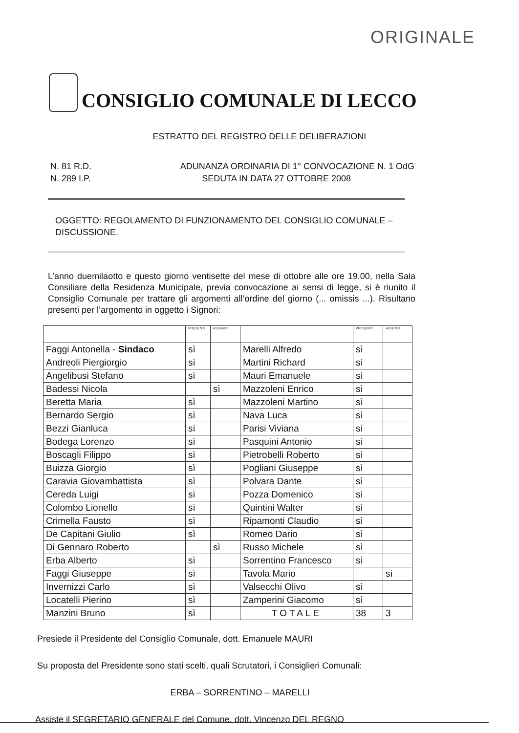ORIGINALE
CONSIGLIO COMUNALE DI LECCO
ESTRATTO DEL REGISTRO DELLE DELIBERAZIONI
N. 81 R.D. ADUNANZA ORDINARIA DI 1° CONVOCAZIONE N. 1 OdG
N. 289 I.P. SEDUTA IN DATA 27 OTTOBRE 2008
OGGETTO: REGOLAMENTO DI FUNZIONAMENTO DEL CONSIGLIO COMUNALE – DISCUSSIONE.
L’anno duemilaotto e questo giorno ventisette del mese di ottobre alle ore 19.00, nella Sala Consiliare della Residenza Municipale, previa convocazione ai sensi di legge, si è riunito il Consiglio Comunale per trattare gli argomenti all’ordine del giorno (... omissis ...). Risultano presenti per l’argomento in oggetto i Signori:
| | PRESENTI | ASSENTI | | PRESENTI | ASSENTI |
| Faggi Antonella - Sindaco | sì | | Marelli Alfredo | sì | |
| Andreoli Piergiorgio | sì | | Martini Richard | sì | |
| Angelibusi Stefano | sì | | Mauri Emanuele | sì | |
| Badessi Nicola | | sì | Mazzoleni Enrico | sì | |
| Beretta Maria | sì | | Mazzoleni Martino | sì | |
| Bernardo Sergio | sì | | Nava Luca | sì | |
| Bezzi Gianluca | sì | | Parisi Viviana | sì | |
| Bodega Lorenzo | sì | | Pasquini Antonio | sì | |
| Boscagli Filippo | sì | | Pietrobelli Roberto | sì | |
| Buizza Giorgio | sì | | Pogliani Giuseppe | sì | |
| Caravia Giovambattista | sì | | Polvara Dante | sì | |
| Cereda Luigi | sì | | Pozza Domenico | sì | |
| Colombo Lionello | sì | | Quintini Walter | sì | |
| Crimella Fausto | sì | | Ripamonti Claudio | sì | |
| De Capitani Giulio | sì | | Romeo Dario | sì | |
| Di Gennaro Roberto | | sì | Russo Michele | sì | |
| Erba Alberto | sì | | Sorrentino Francesco | sì | |
| Faggi Giuseppe | sì | | Tavola Mario | | sì |
| Invernizzi Carlo | sì | | Valsecchi Olivo | sì | |
| Locatelli Pierino | sì | | Zamperini Giacomo | sì | |
| Manzini Bruno | sì | | TOTALE | 38 | 3 |
Presiede il Presidente del Consiglio Comunale, dott. Emanuele MAURI
Su proposta del Presidente sono stati scelti, quali Scrutatori, i Consiglieri Comunali:
ERBA – SORRENTINO – MARELLI
Assiste il SEGRETARIO GENERALE del Comune, dott. Vincenzo DEL REGNO